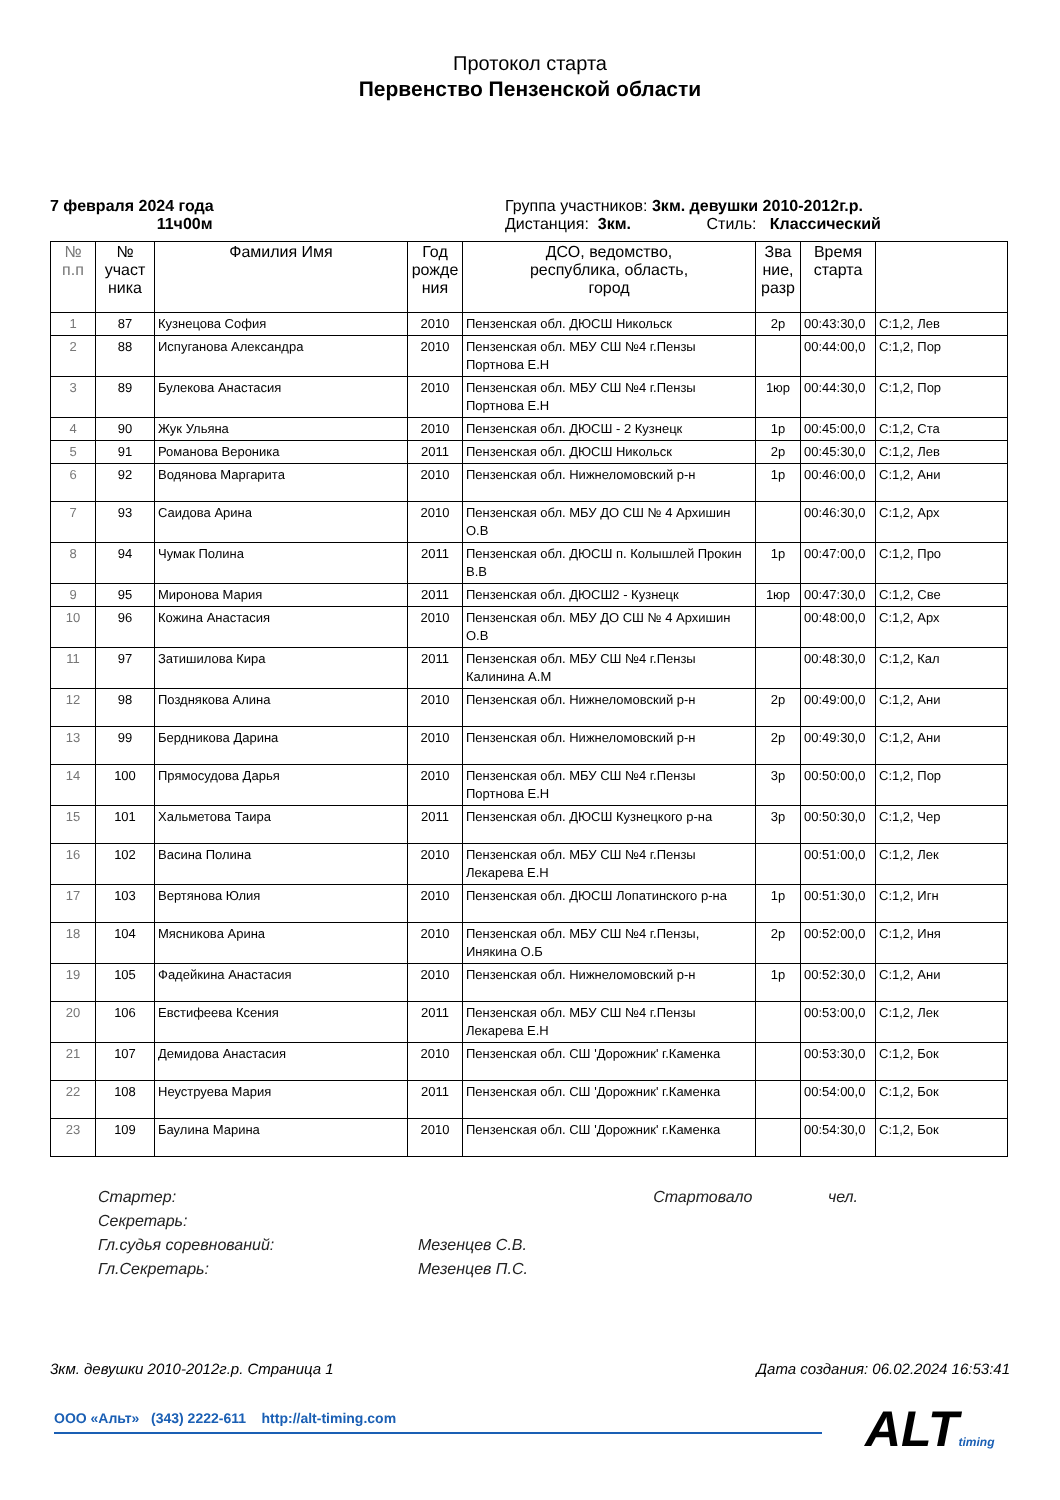Протокол старта
Первенство Пензенской области
7 февраля 2024 года
11ч00м
Группа участников: 3км. девушки 2010-2012г.р.
Дистанция: 3км. Стиль: Классический
| № п.п | № участ ника | Фамилия Имя | Год рожде ния | ДСО, ведомство, республика, область, город | Зва ние, разр | Время старта | |
| --- | --- | --- | --- | --- | --- | --- | --- |
| 1 | 87 | Кузнецова София | 2010 | Пензенская обл. ДЮСШ Никольск | 2р | 00:43:30,0 | С:1,2, Лев |
| 2 | 88 | Испуганова Александра | 2010 | Пензенская обл. МБУ СШ №4 г.Пензы Портнова Е.Н | | 00:44:00,0 | С:1,2, Пор |
| 3 | 89 | Булекова Анастасия | 2010 | Пензенская обл. МБУ СШ №4 г.Пензы Портнова Е.Н | 1юр | 00:44:30,0 | С:1,2, Пор |
| 4 | 90 | Жук Ульяна | 2010 | Пензенская обл. ДЮСШ - 2 Кузнецк | 1р | 00:45:00,0 | С:1,2, Ста |
| 5 | 91 | Романова Вероника | 2011 | Пензенская обл. ДЮСШ Никольск | 2р | 00:45:30,0 | С:1,2, Лев |
| 6 | 92 | Водянова Маргарита | 2010 | Пензенская обл. Нижнеломовский р-н | 1р | 00:46:00,0 | С:1,2, Ани |
| 7 | 93 | Саидова Арина | 2010 | Пензенская обл. МБУ ДО СШ № 4 Архишин О.В | | 00:46:30,0 | С:1,2, Арх |
| 8 | 94 | Чумак Полина | 2011 | Пензенская обл. ДЮСШ п. Колышлей Прокин В.В | 1р | 00:47:00,0 | С:1,2, Про |
| 9 | 95 | Миронова Мария | 2011 | Пензенская обл. ДЮСШ2 - Кузнецк | 1юр | 00:47:30,0 | С:1,2, Све |
| 10 | 96 | Кожина Анастасия | 2010 | Пензенская обл. МБУ ДО СШ № 4 Архишин О.В | | 00:48:00,0 | С:1,2, Арх |
| 11 | 97 | Затишилова Кира | 2011 | Пензенская обл. МБУ СШ №4 г.Пензы Калинина А.М | | 00:48:30,0 | С:1,2, Кал |
| 12 | 98 | Позднякова Алина | 2010 | Пензенская обл. Нижнеломовский р-н | 2р | 00:49:00,0 | С:1,2, Ани |
| 13 | 99 | Бердникова Дарина | 2010 | Пензенская обл. Нижнеломовский р-н | 2р | 00:49:30,0 | С:1,2, Ани |
| 14 | 100 | Прямосудова Дарья | 2010 | Пензенская обл. МБУ СШ №4 г.Пензы Портнова Е.Н | 3р | 00:50:00,0 | С:1,2, Пор |
| 15 | 101 | Хальметова Таира | 2011 | Пензенская обл. ДЮСШ Кузнецкого р-на | 3р | 00:50:30,0 | С:1,2, Чер |
| 16 | 102 | Васина Полина | 2010 | Пензенская обл. МБУ СШ №4 г.Пензы Лекарева Е.Н | | 00:51:00,0 | С:1,2, Лек |
| 17 | 103 | Вертянова Юлия | 2010 | Пензенская обл. ДЮСШ Лопатинского р-на | 1р | 00:51:30,0 | С:1,2, Игн |
| 18 | 104 | Мясникова Арина | 2010 | Пензенская обл. МБУ СШ №4 г.Пензы, Инякина О.Б | 2р | 00:52:00,0 | С:1,2, Иня |
| 19 | 105 | Фадейкина Анастасия | 2010 | Пензенская обл. Нижнеломовский р-н | 1р | 00:52:30,0 | С:1,2, Ани |
| 20 | 106 | Евстифеева Ксения | 2011 | Пензенская обл. МБУ СШ №4 г.Пензы Лекарева Е.Н | | 00:53:00,0 | С:1,2, Лек |
| 21 | 107 | Демидова Анастасия | 2010 | Пензенская обл. СШ 'Дорожник' г.Каменка | | 00:53:30,0 | С:1,2, Бок |
| 22 | 108 | Неуструева Мария | 2011 | Пензенская обл. СШ 'Дорожник' г.Каменка | | 00:54:00,0 | С:1,2, Бок |
| 23 | 109 | Баулина Марина | 2010 | Пензенская обл. СШ 'Дорожник' г.Каменка | | 00:54:30,0 | С:1,2, Бок |
Стартер: Стартовало чел.
Секретарь:
Гл.судья соревнований: Мезенцев С.В.
Гл.Секретарь: Мезенцев П.С.
3км. девушки 2010-2012г.р. Страница 1 Дата создания: 06.02.2024 16:53:41
ООО «Альт» (343) 2222-611 http://alt-timing.com ALTtiming